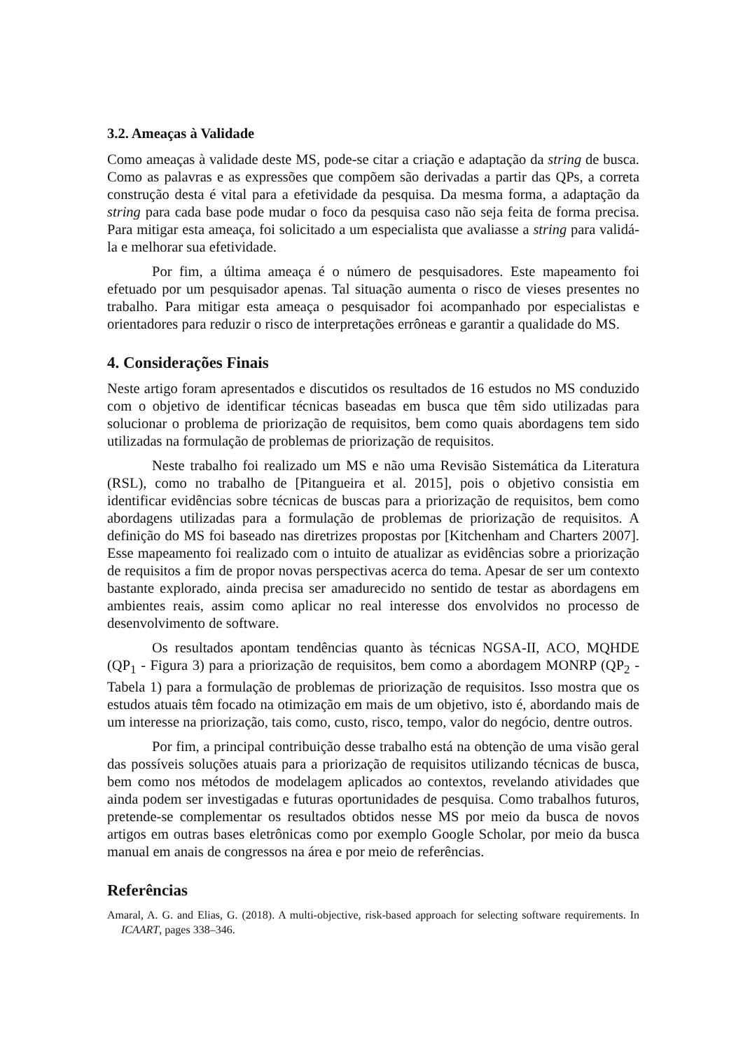3.2. Ameaças à Validade
Como ameaças à validade deste MS, pode-se citar a criação e adaptação da string de busca. Como as palavras e as expressões que compõem são derivadas a partir das QPs, a correta construção desta é vital para a efetividade da pesquisa. Da mesma forma, a adaptação da string para cada base pode mudar o foco da pesquisa caso não seja feita de forma precisa. Para mitigar esta ameaça, foi solicitado a um especialista que avaliasse a string para validá-la e melhorar sua efetividade.
Por fim, a última ameaça é o número de pesquisadores. Este mapeamento foi efetuado por um pesquisador apenas. Tal situação aumenta o risco de vieses presentes no trabalho. Para mitigar esta ameaça o pesquisador foi acompanhado por especialistas e orientadores para reduzir o risco de interpretações errôneas e garantir a qualidade do MS.
4. Considerações Finais
Neste artigo foram apresentados e discutidos os resultados de 16 estudos no MS conduzido com o objetivo de identificar técnicas baseadas em busca que têm sido utilizadas para solucionar o problema de priorização de requisitos, bem como quais abordagens tem sido utilizadas na formulação de problemas de priorização de requisitos.
Neste trabalho foi realizado um MS e não uma Revisão Sistemática da Literatura (RSL), como no trabalho de [Pitangueira et al. 2015], pois o objetivo consistia em identificar evidências sobre técnicas de buscas para a priorização de requisitos, bem como abordagens utilizadas para a formulação de problemas de priorização de requisitos. A definição do MS foi baseado nas diretrizes propostas por [Kitchenham and Charters 2007]. Esse mapeamento foi realizado com o intuito de atualizar as evidências sobre a priorização de requisitos a fim de propor novas perspectivas acerca do tema. Apesar de ser um contexto bastante explorado, ainda precisa ser amadurecido no sentido de testar as abordagens em ambientes reais, assim como aplicar no real interesse dos envolvidos no processo de desenvolvimento de software.
Os resultados apontam tendências quanto às técnicas NGSA-II, ACO, MQHDE (QP<sub>1</sub> - Figura 3) para a priorização de requisitos, bem como a abordagem MONRP (QP<sub>2</sub> - Tabela 1) para a formulação de problemas de priorização de requisitos. Isso mostra que os estudos atuais têm focado na otimização em mais de um objetivo, isto é, abordando mais de um interesse na priorização, tais como, custo, risco, tempo, valor do negócio, dentre outros.
Por fim, a principal contribuição desse trabalho está na obtenção de uma visão geral das possíveis soluções atuais para a priorização de requisitos utilizando técnicas de busca, bem como nos métodos de modelagem aplicados ao contextos, revelando atividades que ainda podem ser investigadas e futuras oportunidades de pesquisa. Como trabalhos futuros, pretende-se complementar os resultados obtidos nesse MS por meio da busca de novos artigos em outras bases eletrônicas como por exemplo Google Scholar, por meio da busca manual em anais de congressos na área e por meio de referências.
Referências
Amaral, A. G. and Elias, G. (2018). A multi-objective, risk-based approach for selecting software requirements. In ICAART, pages 338–346.